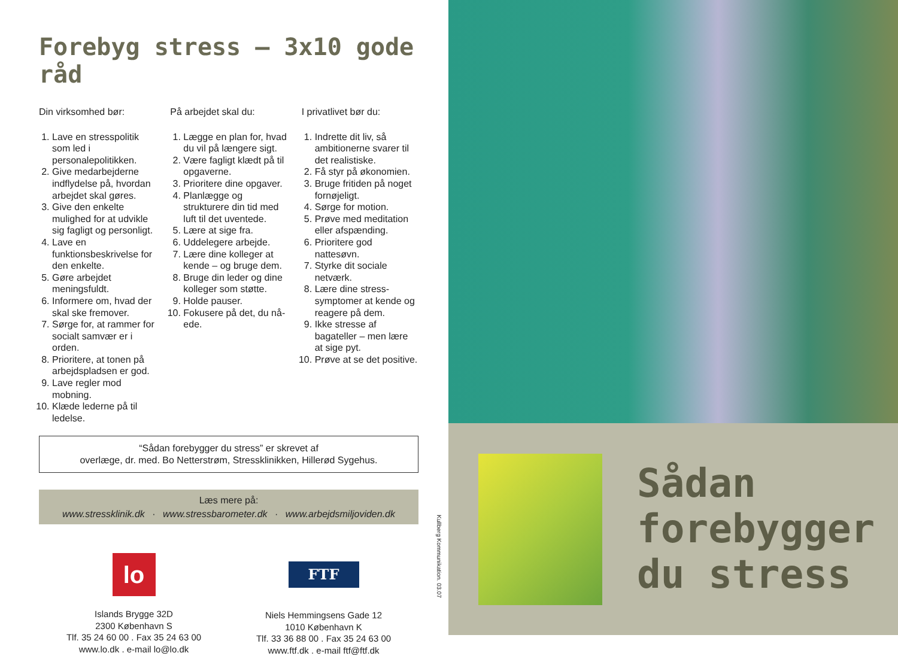Forebyg stress – 3x10 gode råd
Din virksomhed bør:
1. Lave en stresspolitik som led i personalepolitikken.
2. Give medarbejderne indflydelse på, hvordan arbejdet skal gøres.
3. Give den enkelte mulighed for at udvikle sig fagligt og personligt.
4. Lave en funktionsbeskrivelse for den enkelte.
5. Gøre arbejdet meningsfuldt.
6. Informere om, hvad der skal ske fremover.
7. Sørge for, at rammer for socialt samvær er i orden.
8. Prioritere, at tonen på arbejdspladsen er god.
9. Lave regler mod mobning.
10. Klæde lederne på til ledelse.
På arbejdet skal du:
1. Lægge en plan for, hvad du vil på længere sigt.
2. Være fagligt klædt på til opgaverne.
3. Prioritere dine opgaver.
4. Planlægge og strukturere din tid med luft til det uventede.
5. Lære at sige fra.
6. Uddelegere arbejde.
7. Lære dine kolleger at kende – og bruge dem.
8. Bruge din leder og dine kolleger som støtte.
9. Holde pauser.
10. Fokusere på det, du nå-ede.
I privatlivet bør du:
1. Indrette dit liv, så ambitionerne svarer til det realistiske.
2. Få styr på økonomien.
3. Bruge fritiden på noget fornøjeligt.
4. Sørge for motion.
5. Prøve med meditation eller afspænding.
6. Prioritere god nattesøvn.
7. Styrke dit sociale netværk.
8. Lære dine stress-symptomer at kende og reagere på dem.
9. Ikke stresse af bagateller – men lære at sige pyt.
10. Prøve at se det positive.
“Sådan forebygger du stress” er skrevet af
overlæge, dr. med. Bo Netterstrøm, Stressklinikken, Hillerød Sygehus.
Læs mere på:
www.stressklinik.dk · www.stressbarometer.dk · www.arbejdsmiljoviden.dk
lo
Islands Brygge 32D
2300 København S
Tlf. 35 24 60 00 . Fax 35 24 63 00
www.lo.dk . e-mail lo@lo.dk
FTF
Niels Hemmingsens Gade 12
1010 København K
Tlf. 33 36 88 00 . Fax 35 24 63 00
www.ftf.dk . e-mail ftf@ftf.dk
Kullberg Kommunikation. 03.07
Sådan
forebygger
du stress